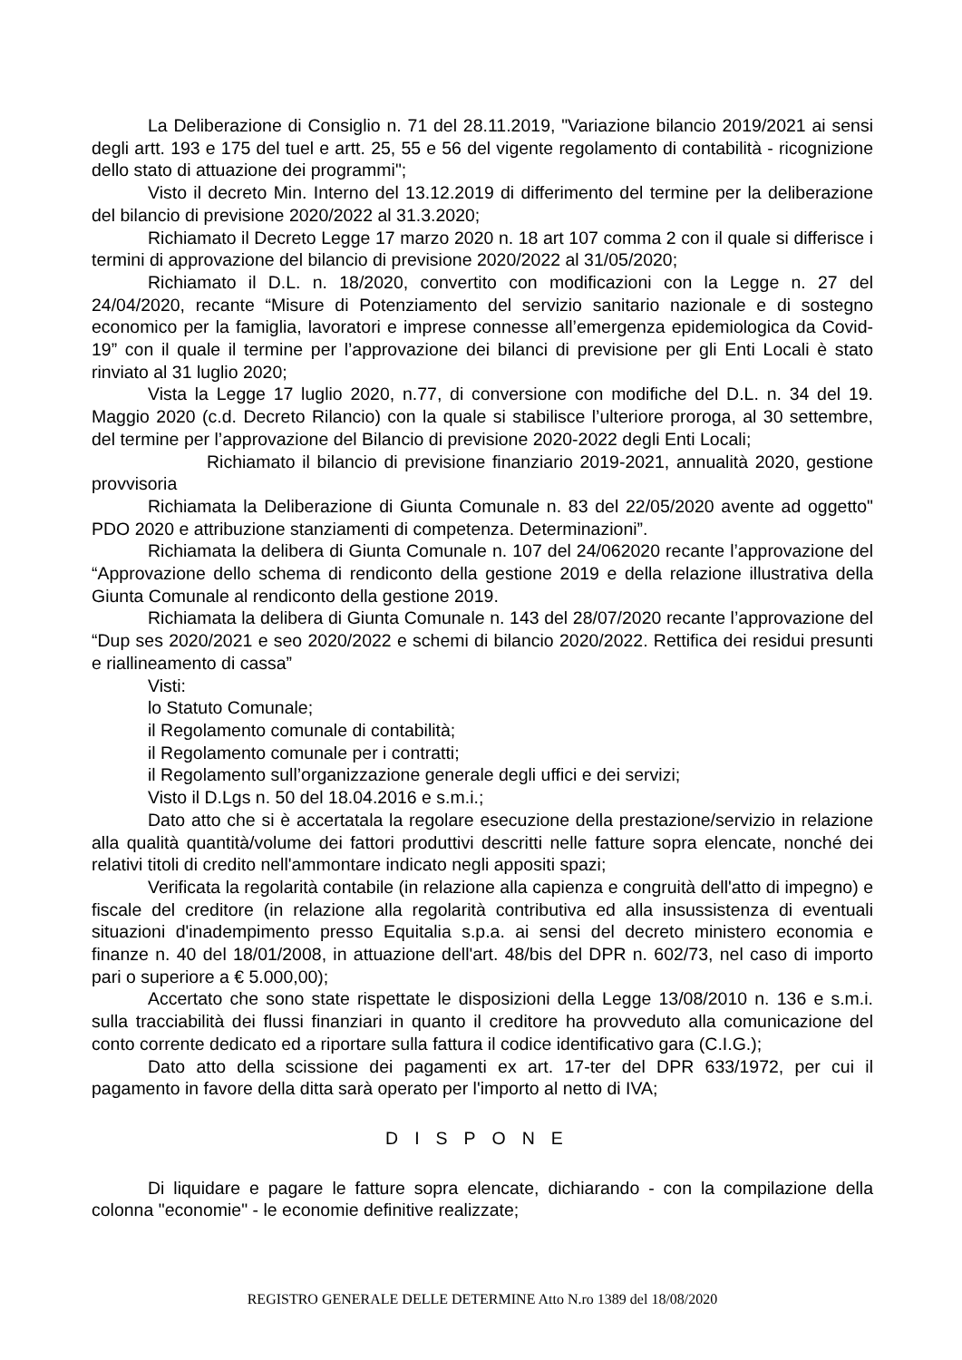La Deliberazione di Consiglio n. 71 del 28.11.2019, "Variazione bilancio 2019/2021 ai sensi degli artt. 193 e 175 del tuel e artt. 25, 55 e 56 del vigente regolamento di contabilità - ricognizione dello stato di attuazione dei programmi";
Visto il decreto Min. Interno del 13.12.2019 di differimento del termine per la deliberazione del bilancio di previsione 2020/2022 al 31.3.2020;
Richiamato il Decreto Legge 17 marzo 2020 n. 18 art 107 comma 2 con il quale si differisce i termini di approvazione del bilancio di previsione 2020/2022 al 31/05/2020;
Richiamato il D.L. n. 18/2020, convertito con modificazioni con la Legge n. 27 del 24/04/2020, recante “Misure di Potenziamento del servizio sanitario nazionale e di sostegno economico per la famiglia, lavoratori e imprese connesse all’emergenza epidemiologica da Covid-19” con il quale il termine per l’approvazione dei bilanci di previsione per gli Enti Locali è stato rinviato al 31 luglio 2020;
Vista la Legge 17 luglio 2020, n.77, di conversione con modifiche del D.L. n. 34 del 19. Maggio 2020 (c.d. Decreto Rilancio) con la quale si stabilisce l’ulteriore proroga, al 30 settembre, del termine per l’approvazione del Bilancio di previsione 2020-2022 degli Enti Locali;
Richiamato il bilancio di previsione finanziario 2019-2021, annualità 2020, gestione provvisoria
Richiamata la Deliberazione di Giunta Comunale n. 83 del 22/05/2020 avente ad oggetto" PDO 2020 e attribuzione stanziamenti di competenza. Determinazioni”.
Richiamata la delibera di Giunta Comunale n. 107 del 24/062020 recante l’approvazione del “Approvazione dello schema di rendiconto della gestione 2019 e della relazione illustrativa della Giunta Comunale al rendiconto della gestione 2019.
Richiamata la delibera di Giunta Comunale n. 143 del 28/07/2020 recante l’approvazione del “Dup ses 2020/2021 e seo 2020/2022 e schemi di bilancio 2020/2022. Rettifica dei residui presunti e riallineamento di cassa”
Visti:
lo Statuto Comunale;
il Regolamento comunale di contabilità;
il Regolamento comunale per i contratti;
il Regolamento sull’organizzazione generale degli uffici e dei servizi;
Visto il D.Lgs n. 50 del 18.04.2016 e s.m.i.;
Dato atto che si è accertatala la regolare esecuzione della prestazione/servizio in relazione alla qualità quantità/volume dei fattori produttivi descritti nelle fatture sopra elencate, nonché dei relativi titoli di credito nell'ammontare indicato negli appositi spazi;
Verificata la regolarità contabile (in relazione alla capienza e congruità dell'atto di impegno) e fiscale del creditore (in relazione alla regolarità contributiva ed alla insussistenza di eventuali situazioni d'inadempimento presso Equitalia s.p.a. ai sensi del decreto ministero economia e finanze n. 40 del 18/01/2008, in attuazione dell'art. 48/bis del DPR n. 602/73, nel caso di importo pari o superiore a € 5.000,00);
Accertato che sono state rispettate le disposizioni della Legge 13/08/2010 n. 136 e s.m.i. sulla tracciabilità dei flussi finanziari in quanto il creditore ha provveduto alla comunicazione del conto corrente dedicato ed a riportare sulla fattura il codice identificativo gara (C.I.G.);
Dato atto della scissione dei pagamenti ex art. 17-ter del DPR 633/1972, per cui il pagamento in favore della ditta sarà operato per l'importo al netto di IVA;
DISPONE
Di liquidare e pagare le fatture sopra elencate, dichiarando - con la compilazione della colonna "economie" - le economie definitive realizzate;
REGISTRO GENERALE DELLE DETERMINE Atto N.ro 1389 del 18/08/2020